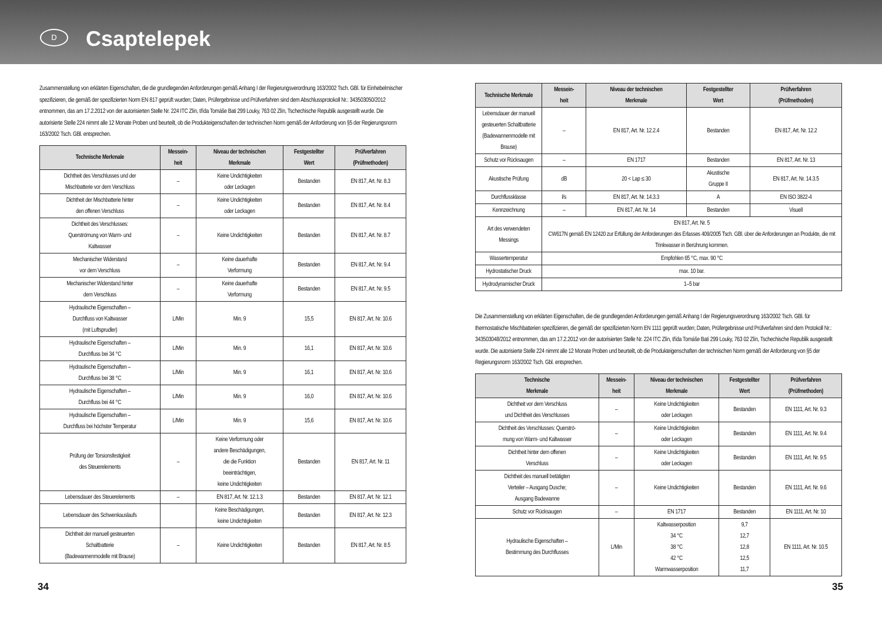D
Csaptelepek
Zusammenstellung von erklärten Eigenschaften, die die grundlegenden Anforderungen gemäß Anhang I der Regierungsverordnung 163/2002 Tsch. GBl. für Einhebelmischer spezifizieren, die gemäß der spezifizierten Norm EN 817 geprüft wurden; Daten, Prüfergebnisse und Prüfverfahren sind dem Abschlussprotokoll Nr.: 343503050/2012 entnommen, das am 17.2.2012 von der autorisierten Stelle Nr. 224 ITC Zlín, třída Tomáše Bati 299 Louky, 763 02 Zlín, Tschechische Republik ausgestellt wurde. Die autorisierte Stelle 224 nimmt alle 12 Monate Proben und beurteilt, ob die Produkteigenschaften der technischen Norm gemäß der Anforderung von §5 der Regierungsnorm 163/2002 Tsch. GBl. entsprechen.
| Technische Merkmale | Messein- heit | Niveau der technischen Merkmale | Festgestellter Wert | Prüfverfahren (Prüfmethoden) |
| --- | --- | --- | --- | --- |
| Dichtheit des Verschlusses und der Mischbatterie vor dem Verschluss | – | Keine Undichtigkeiten oder Leckagen | Bestanden | EN 817, Art. Nr. 8.3 |
| Dichtheit der Mischbatterie hinter den offenen Verschluss | – | Keine Undichtigkeiten oder Leckagen | Bestanden | EN 817, Art. Nr. 8.4 |
| Dichtheit des Verschlusses: Querströmung von Warm- und Kaltwasser | – | Keine Undichtigkeiten | Bestanden | EN 817, Art. Nr. 8.7 |
| Mechanischer Widerstand vor dem Verschluss | – | Keine dauerhafte Verformung | Bestanden | EN 817, Art. Nr. 9.4 |
| Mechanischer Widerstand hinter dem Verschluss | – | Keine dauerhafte Verformung | Bestanden | EN 817, Art. Nr. 9.5 |
| Hydraulische Eigenschaften – Durchfluss von Kaltwasser (mit Luftsprudler) | L/Min | Min. 9 | 15,5 | EN 817, Art. Nr. 10.6 |
| Hydraulische Eigenschaften – Durchfluss bei 34 °C | L/Min | Min. 9 | 16,1 | EN 817, Art. Nr. 10.6 |
| Hydraulische Eigenschaften – Durchfluss bei 38 °C | L/Min | Min. 9 | 16,1 | EN 817, Art. Nr. 10.6 |
| Hydraulische Eigenschaften – Durchfluss bei 44 °C | L/Min | Min. 9 | 16,0 | EN 817, Art. Nr. 10.6 |
| Hydraulische Eigenschaften – Durchfluss bei höchster Temperatur | L/Min | Min. 9 | 15,6 | EN 817, Art. Nr. 10.6 |
| Prüfung der Torsionsfestigkeit des Steuerelements | – | Keine Verformung oder andere Beschädigungen, die die Funktion beeinträchtigen, keine Undichtigkeiten | Bestanden | EN 817, Art. Nr. 11 |
| Lebensdauer des Steuerelements | – | EN 817, Art. Nr. 12.1.3 | Bestanden | EN 817, Art. Nr. 12.1 |
| Lebensdauer des Schwenkauslaufs | | Keine Beschädigungen, keine Undichtigkeiten | Bestanden | EN 817, Art. Nr. 12.3 |
| Dichtheit der manuell gesteuerten Schaltbatterie (Badewannenmodelle mit Brause) | – | Keine Undichtigkeiten | Bestanden | EN 817, Art. Nr. 8.5 |
| Technische Merkmale | Messein- heit | Niveau der technischen Merkmale | Festgestellter Wert | Prüfverfahren (Prüfmethoden) |
| --- | --- | --- | --- | --- |
| Lebensdauer der manuell gesteuerten Schaltbatterie (Badewannenmodelle mit Brause) | – | EN 817, Art. Nr. 12.2.4 | Bestanden | EN 817, Art. Nr. 12.2 |
| Schutz vor Rücksaugen | – | EN 1717 | Bestanden | EN 817, Art. Nr. 13 |
| Akustische Prüfung | dB | 20 < Lap ≤ 30 | Akustische Gruppe II | EN 817, Art. Nr. 14.3.5 |
| Durchflussklasse | l/s | EN 817, Art. Nr. 14.3.3 | A | EN ISO 3822-4 |
| Kennzeichnung | – | EN 817, Art. Nr. 14 | Bestanden | Visuell |
| Art des verwendeten Messings | EN 817, Art. Nr. 5 CW617N gemäß EN 12420 zur Erfüllung der Anforderungen des Erlasses 409/2005 Tsch. GBl. über die Anforderungen an Produkte, die mit Trinkwasser in Berührung kommen. | | | |
| Wassertemperatur | Empfohlen 65 °C, max. 90 °C | | | |
| Hydrostatischer Druck | max. 10 bar. | | | |
| Hydrodynamischer Druck | 1–5 bar | | | |
Die Zusammenstellung von erklärten Eigenschaften, die die grundlegenden Anforderungen gemäß Anhang I der Regierungsverordnung 163/2002 Tsch. GBl. für thermostatische Mischbatterien spezifizieren, die gemäß der spezifizierten Norm EN 1111 geprüft wurden; Daten, Prüfergebnisse und Prüfverfahren sind dem Protokoll Nr.: 343503048/2012 entnommen, das am 17.2.2012 von der autorisierten Stelle Nr. 224 ITC Zlín, třída Tomáše Bati 299 Louky, 763 02 Zlín, Tschechische Republik ausgestellt wurde. Die autorisierte Stelle 224 nimmt alle 12 Monate Proben und beurteilt, ob die Produkteigenschaften der technischen Norm gemäß der Anforderung von §5 der Regierungsnorm 163/2002 Tsch. Gbl. entsprechen.
| Technische Merkmale | Messein- heit | Niveau der technischen Merkmale | Festgestellter Wert | Prüfverfahren (Prüfmethoden) |
| --- | --- | --- | --- | --- |
| Dichtheit vor dem Verschluss und Dichtheit des Verschlusses | – | Keine Undichtigkeiten oder Leckagen | Bestanden | EN 1111, Art. Nr. 9.3 |
| Dichtheit des Verschlusses: Querströ- mung von Warm- und Kaltwasser | – | Keine Undichtigkeiten oder Leckagen | Bestanden | EN 1111, Art. Nr. 9.4 |
| Dichtheit hinter dem offenen Verschluss | – | Keine Undichtigkeiten oder Leckagen | Bestanden | EN 1111, Art. Nr. 9.5 |
| Dichtheit des manuell betätigten Verteiler – Ausgang Dusche; Ausgang Badewanne | – | Keine Undichtigkeiten | Bestanden | EN 1111, Art. Nr. 9.6 |
| Schutz vor Rücksaugen | – | EN 1717 | Bestanden | EN 1111, Art. Nr. 10 |
| Hydraulische Eigenschaften – Bestimmung des Durchflusses | L/Min | Kaltwasserposition 34 °C 38 °C 42 °C Warmwasserposition | 9,7 12,7 12,8 12,5 11,7 | EN 1111, Art. Nr. 10.5 |
34 35